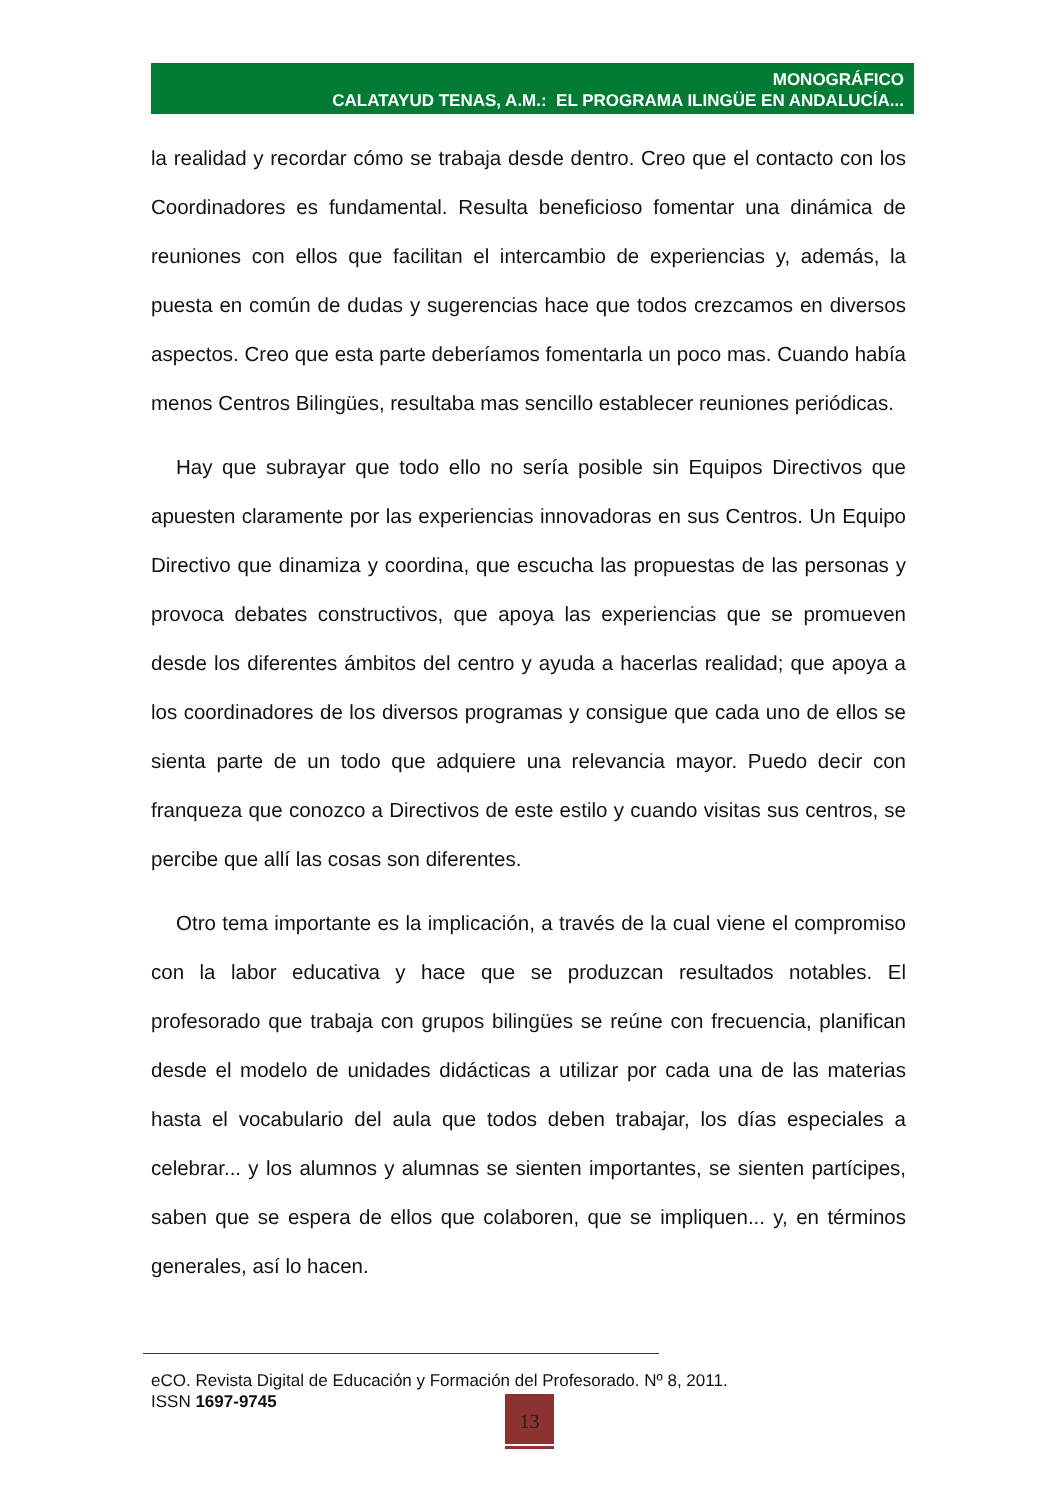MONOGRÁFICO
CALATAYUD TENAS, A.M.: EL PROGRAMA ILINGÜE EN ANDALUCÍA...
la realidad y recordar cómo se trabaja desde dentro. Creo que el contacto con los Coordinadores es fundamental. Resulta beneficioso fomentar una dinámica de reuniones con ellos que facilitan el intercambio de experiencias y, además, la puesta en común de dudas y sugerencias hace que todos crezcamos en diversos aspectos. Creo que esta parte deberíamos fomentarla un poco mas. Cuando había menos Centros Bilingües, resultaba mas sencillo establecer reuniones periódicas.
Hay que subrayar que todo ello no sería posible sin Equipos Directivos que apuesten claramente por las experiencias innovadoras en sus Centros. Un Equipo Directivo que dinamiza y coordina, que escucha las propuestas de las personas y provoca debates constructivos, que apoya las experiencias que se promueven desde los diferentes ámbitos del centro y ayuda a hacerlas realidad; que apoya a los coordinadores de los diversos programas y consigue que cada uno de ellos se sienta parte de un todo que adquiere una relevancia mayor. Puedo decir con franqueza que conozco a Directivos de este estilo y cuando visitas sus centros, se percibe que allí las cosas son diferentes.
Otro tema importante es la implicación, a través de la cual viene el compromiso con la labor educativa y hace que se produzcan resultados notables. El profesorado que trabaja con grupos bilingües se reúne con frecuencia, planifican desde el modelo de unidades didácticas a utilizar por cada una de las materias hasta el vocabulario del aula que todos deben trabajar, los días especiales a celebrar... y los alumnos y alumnas se sienten importantes, se sienten partícipes, saben que se espera de ellos que colaboren, que se impliquen... y, en términos generales, así lo hacen.
eCO. Revista Digital de Educación y Formación del Profesorado. Nº 8, 2011.
ISSN 1697-9745
13